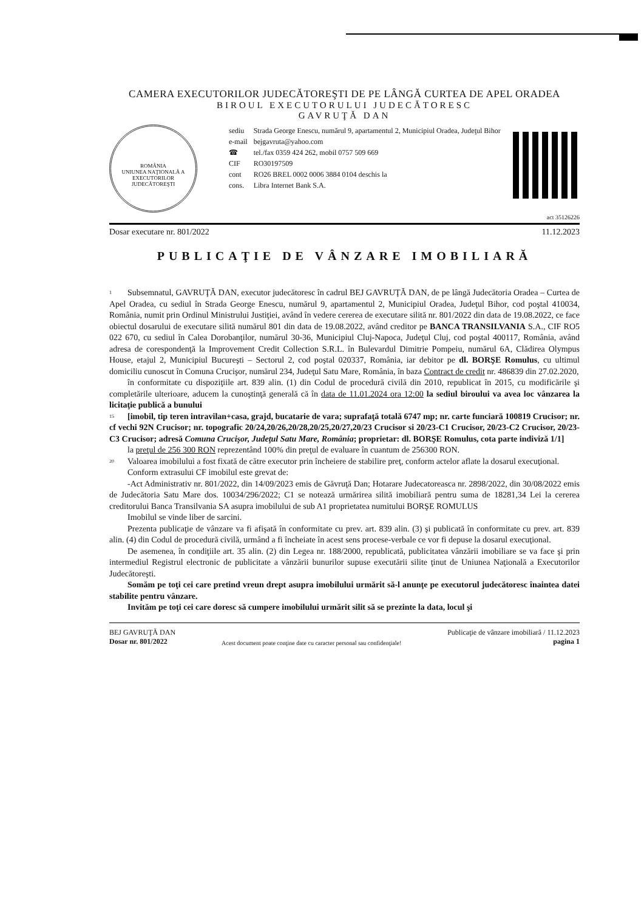CAMERA EXECUTORILOR JUDECĂTOREŞTI DE PE LÂNGĂ CURTEA DE APEL ORADEA
BIROUL EXECUTORULUI JUDECĂTORESC
GAVRUŢĂ DAN
ROMÂNIA
UNIUNEA NAŢIONALĂ A EXECUTORILOR JUDECĂTOREŞTI
| sediu | Strada George Enescu, numărul 9, apartamentul 2, Municipiul Oradea, Judeţul Bihor |
| e-mail | bejgavruta@yahoo.com |
| ☎ | tel./fax 0359 424 262, mobil 0757 509 669 |
| CIF | RO30197509 |
| cont | RO26 BREL 0002 0006 3884 0104 deschis la |
| cons. | Libra Internet Bank S.A. |
act 35126226
Dosar executare nr. 801/2022 11.12.2023
PUBLICAŢIE DE VÂNZARE IMOBILIARĂ
1 Subsemnatul, GAVRUŢĂ DAN, executor judecătoresc în cadrul BEJ GAVRUŢĂ DAN, de pe lângă Judecătoria Oradea – Curtea de Apel Oradea, cu sediul în Strada George Enescu, numărul 9, apartamentul 2, Municipiul Oradea, Judeţul Bihor, cod poştal 410034, România, numit prin Ordinul Ministrului Justiţiei, având în vedere cererea de executare silită nr. 801/2022 din data de 19.08.2022, ce face obiectul dosarului de executare silită numărul 801 din data de 19.08.2022, având creditor pe BANCA TRANSILVANIA S.A., CIF RO5 022 670, cu sediul în Calea Dorobanţilor, numărul 30-36, Municipiul Cluj-Napoca, Judeţul Cluj, cod poştal 400117, România, având adresa de corespondenţă la Improvement Credit Collection S.R.L. în Bulevardul Dimitrie Pompeiu, numărul 6A, Clădirea Olympus House, etajul 2, Municipiul Bucureşti – Sectorul 2, cod poştal 020337, România, iar debitor pe dl. BORŞE Romulus, cu ultimul domiciliu cunoscut în Comuna Crucişor, numărul 234, Judeţul Satu Mare, România, în baza Contract de credit nr. 486839 din 27.02.2020,
în conformitate cu dispoziţiile art. 839 alin. (1) din Codul de procedură civilă din 2010, republicat în 2015, cu modificările şi completările ulterioare, aducem la cunoştinţă generală că în data de 11.01.2024 ora 12:00 la sediul biroului va avea loc vânzarea la licitaţie publică a bunului
15 [imobil, tip teren intravilan+casa, grajd, bucatarie de vara; suprafaţă totală 6747 mp; nr. carte funciară 100819 Crucisor; nr. cf vechi 92N Crucisor; nr. topografic 20/24,20/26,20/28,20/25,20/27,20/23 Crucisor si 20/23-C1 Crucisor, 20/23-C2 Crucisor, 20/23-C3 Crucisor; adresă Comuna Crucişor, Judeţul Satu Mare, România; proprietar: dl. BORŞE Romulus, cota parte indiviză 1/1]
la preţul de 256 300 RON reprezentând 100% din preţul de evaluare în cuantum de 256300 RON.
20 Valoarea imobilului a fost fixată de către executor prin încheiere de stabilire preţ, conform actelor aflate la dosarul execuţional.
Conform extrasului CF imobilul este grevat de:
-Act Administrativ nr. 801/2022, din 14/09/2023 emis de Găvruţă Dan; Hotarare Judecatoreasca nr. 2898/2022, din 30/08/2022 emis de Judecătoria Satu Mare dos. 10034/296/2022; C1 se notează urmărirea silită imobiliară pentru suma de 18281,34 Lei la cererea creditorului Banca Transilvania SA asupra imobilului de sub A1 proprietatea numitului BORŞE ROMULUS
Imobilul se vinde liber de sarcini.
Prezenta publicaţie de vânzare va fi afişată în conformitate cu prev. art. 839 alin. (3) şi publicată în conformitate cu prev. art. 839 alin. (4) din Codul de procedură civilă, urmând a fi încheiate în acest sens procese-verbale ce vor fi depuse la dosarul execuţional.
De asemenea, în condiţiile art. 35 alin. (2) din Legea nr. 188/2000, republicată, publicitatea vânzării imobiliare se va face şi prin intermediul Registrul electronic de publicitate a vânzării bunurilor supuse executării silite ţinut de Uniunea Naţională a Executorilor Judecătoreşti.
Somăm pe toţi cei care pretind vreun drept asupra imobilului urmărit să-l anunţe pe executorul judecătoresc înaintea datei stabilite pentru vânzare.
Invităm pe toţi cei care doresc să cumpere imobilului urmărit silit să se prezinte la data, locul şi
BEJ GAVRUŢĂ DAN
Dosar nr. 801/2022
Acest document poate conţine date cu caracter personal sau confidenţiale!
Publicaţie de vânzare imobiliară / 11.12.2023
pagina 1